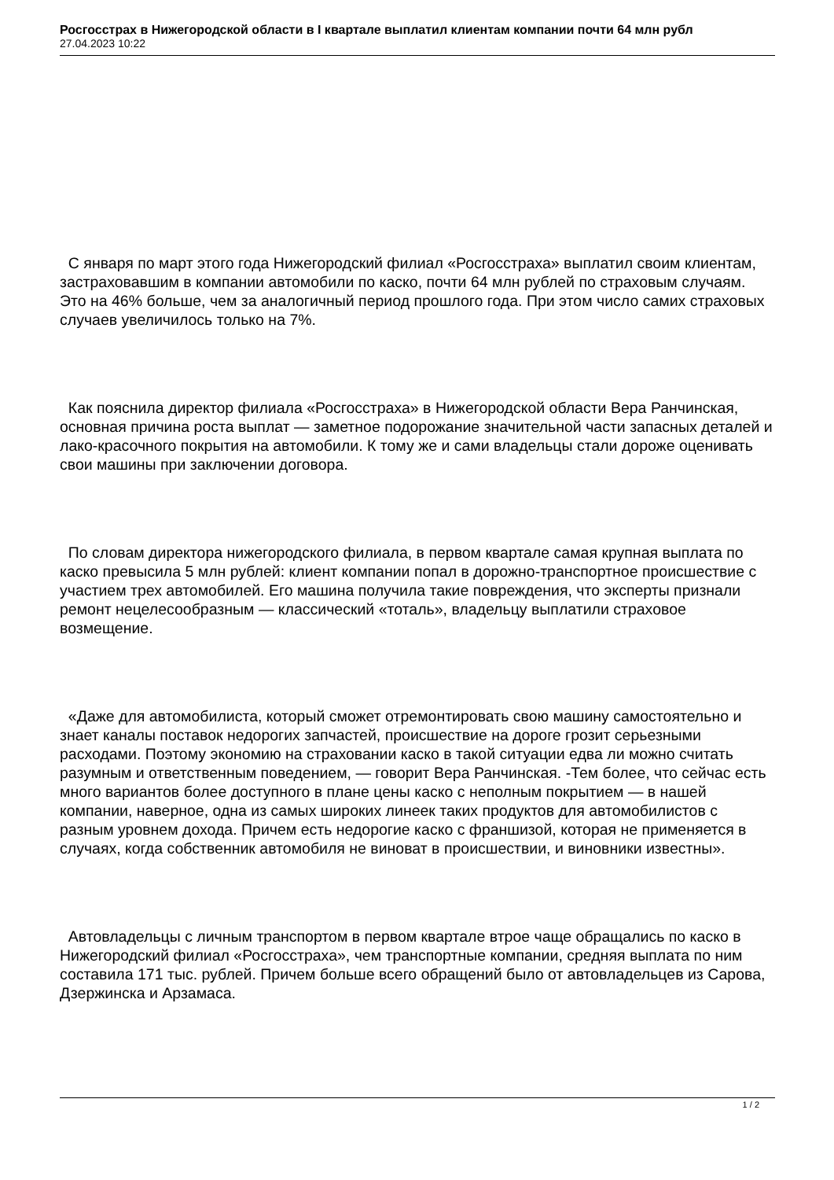Росгосстрах в Нижегородской области в I квартале выплатил клиентам компании почти 64 млн рубл
27.04.2023 10:22
С января по март этого года Нижегородский филиал «Росгосстраха» выплатил своим клиентам, застраховавшим в компании автомобили по каско, почти 64 млн рублей по страховым случаям. Это на 46% больше, чем за аналогичный период прошлого года. При этом число самих страховых случаев увеличилось только на 7%.
Как пояснила директор филиала «Росгосстраха» в Нижегородской области Вера Ранчинская, основная причина роста выплат — заметное подорожание значительной части запасных деталей и лако-красочного покрытия на автомобили. К тому же и сами владельцы стали дороже оценивать свои машины при заключении договора.
По словам директора нижегородского филиала, в первом квартале самая крупная выплата по каско превысила 5 млн рублей: клиент компании попал в дорожно-транспортное происшествие с участием трех автомобилей. Его машина получила такие повреждения, что эксперты признали ремонт нецелесообразным — классический «тоталь», владельцу выплатили страховое возмещение.
«Даже для автомобилиста, который сможет отремонтировать свою машину самостоятельно и знает каналы поставок недорогих запчастей, происшествие на дороге грозит серьезными расходами. Поэтому экономию на страховании каско в такой ситуации едва ли можно считать разумным и ответственным поведением, — говорит Вера Ранчинская. -Тем более, что сейчас есть много вариантов более доступного в плане цены каско с неполным покрытием — в нашей компании, наверное, одна из самых широких линеек таких продуктов для автомобилистов с разным уровнем дохода. Причем есть недорогие каско с франшизой, которая не применяется в случаях, когда собственник автомобиля не виноват в происшествии, и виновники известны».
Автовладельцы с личным транспортом в первом квартале втрое чаще обращались по каско в Нижегородский филиал «Росгосстраха», чем транспортные компании, средняя выплата по ним составила 171 тыс. рублей. Причем больше всего обращений было от автовладельцев из Сарова, Дзержинска и Арзамаса.
1 / 2